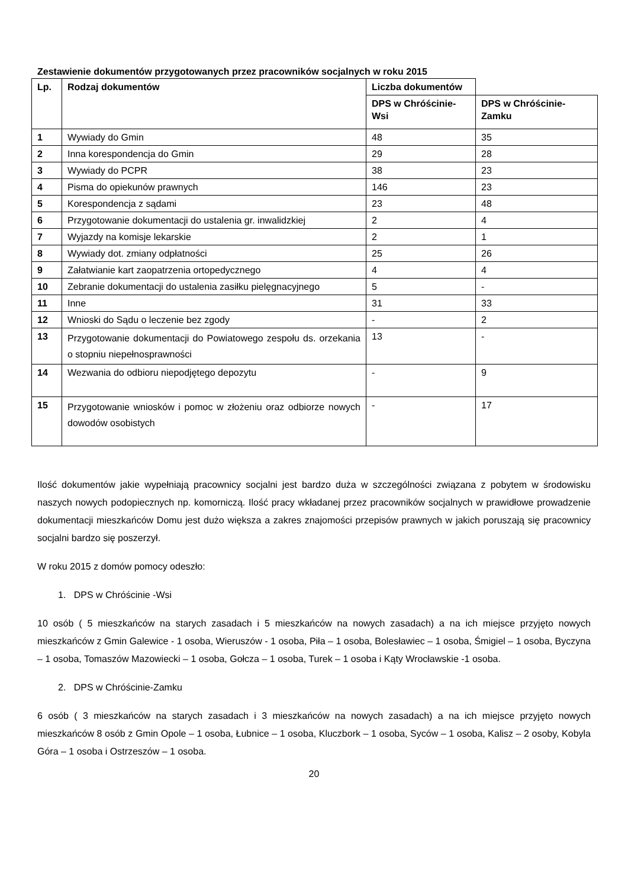Zestawienie dokumentów przygotowanych przez pracowników socjalnych w roku 2015
| Lp. | Rodzaj dokumentów | Liczba dokumentów | |
| --- | --- | --- | --- |
| | | DPS w Chróścinie-Wsi | DPS w Chróścinie-Zamku |
| 1 | Wywiady do Gmin | 48 | 35 |
| 2 | Inna korespondencja do Gmin | 29 | 28 |
| 3 | Wywiady do PCPR | 38 | 23 |
| 4 | Pisma do opiekunów prawnych | 146 | 23 |
| 5 | Korespondencja z sądami | 23 | 48 |
| 6 | Przygotowanie dokumentacji do ustalenia gr. inwalidzkiej | 2 | 4 |
| 7 | Wyjazdy na komisje lekarskie | 2 | 1 |
| 8 | Wywiady dot. zmiany odpłatności | 25 | 26 |
| 9 | Załatwianie kart zaopatrzenia ortopedycznego | 4 | 4 |
| 10 | Zebranie dokumentacji do ustalenia zasiłku pielęgnacyjnego | 5 | - |
| 11 | Inne | 31 | 33 |
| 12 | Wnioski do Sądu o leczenie bez zgody | - | 2 |
| 13 | Przygotowanie dokumentacji do Powiatowego zespołu ds. orzekania o stopniu niepełnosprawności | 13 | - |
| 14 | Wezwania do odbioru niepodjętego depozytu | - | 9 |
| 15 | Przygotowanie wniosków i pomoc w złożeniu oraz odbiorze nowych dowodów osobistych | - | 17 |
Ilość dokumentów jakie wypełniają pracownicy socjalni jest bardzo duża w szczególności związana z pobytem w środowisku naszych nowych podopiecznych np. komorniczą. Ilość pracy wkładanej przez pracowników socjalnych w prawidłowe prowadzenie dokumentacji mieszkańców Domu jest dużo większa a zakres znajomości przepisów prawnych w jakich poruszają się pracownicy socjalni bardzo się poszerzył.
W roku 2015 z domów pomocy odeszło:
1. DPS w Chróścinie -Wsi
10 osób ( 5 mieszkańców na starych zasadach i 5 mieszkańców na nowych zasadach) a na ich miejsce przyjęto nowych mieszkańców z Gmin Galewice - 1 osoba, Wieruszów - 1 osoba, Piła – 1 osoba, Bolesławiec – 1 osoba, Śmigiel – 1 osoba, Byczyna – 1 osoba, Tomaszów Mazowiecki – 1 osoba, Gołcza – 1 osoba, Turek – 1 osoba i Kąty Wrocławskie -1 osoba.
2. DPS w Chróścinie-Zamku
6 osób ( 3 mieszkańców na starych zasadach i 3 mieszkańców na nowych zasadach) a na ich miejsce przyjęto nowych mieszkańców 8 osób z Gmin Opole – 1 osoba, Łubnice – 1 osoba, Kluczbork – 1 osoba, Syców – 1 osoba, Kalisz – 2 osoby, Kobyla Góra – 1 osoba i Ostrzeszów – 1 osoba.
20